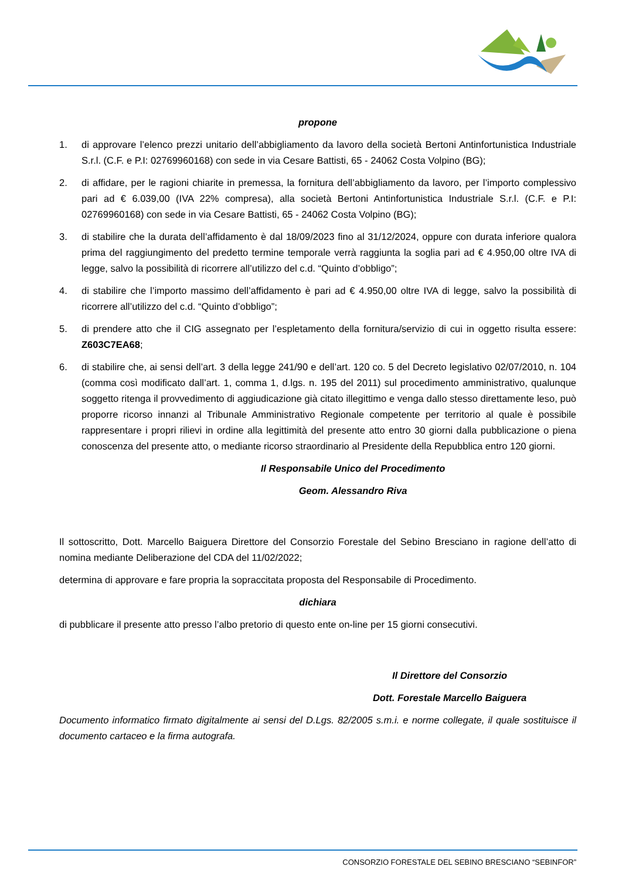propone
1. di approvare l’elenco prezzi unitario dell’abbigliamento da lavoro della società Bertoni Antinfortunistica Industriale S.r.l. (C.F. e P.I: 02769960168) con sede in via Cesare Battisti, 65 - 24062 Costa Volpino (BG);
2. di affidare, per le ragioni chiarite in premessa, la fornitura dell’abbigliamento da lavoro, per l’importo complessivo pari ad € 6.039,00 (IVA 22% compresa), alla società Bertoni Antinfortunistica Industriale S.r.l. (C.F. e P.I: 02769960168) con sede in via Cesare Battisti, 65 - 24062 Costa Volpino (BG);
3. di stabilire che la durata dell’affidamento è dal 18/09/2023 fino al 31/12/2024, oppure con durata inferiore qualora prima del raggiungimento del predetto termine temporale verrà raggiunta la soglia pari ad € 4.950,00 oltre IVA di legge, salvo la possibilità di ricorrere all’utilizzo del c.d. “Quinto d’obbligo”;
4. di stabilire che l’importo massimo dell’affidamento è pari ad € 4.950,00 oltre IVA di legge, salvo la possibilità di ricorrere all’utilizzo del c.d. “Quinto d’obbligo”;
5. di prendere atto che il CIG assegnato per l’espletamento della fornitura/servizio di cui in oggetto risulta essere: Z603C7EA68;
6. di stabilire che, ai sensi dell’art. 3 della legge 241/90 e dell’art. 120 co. 5 del Decreto legislativo 02/07/2010, n. 104 (comma così modificato dall’art. 1, comma 1, d.lgs. n. 195 del 2011) sul procedimento amministrativo, qualunque soggetto ritenga il provvedimento di aggiudicazione già citato illegittimo e venga dallo stesso direttamente leso, può proporre ricorso innanzi al Tribunale Amministrativo Regionale competente per territorio al quale è possibile rappresentare i propri rilievi in ordine alla legittimità del presente atto entro 30 giorni dalla pubblicazione o piena conoscenza del presente atto, o mediante ricorso straordinario al Presidente della Repubblica entro 120 giorni.
Il Responsabile Unico del Procedimento
Geom. Alessandro Riva
Il sottoscritto, Dott. Marcello Baiguera Direttore del Consorzio Forestale del Sebino Bresciano in ragione dell’atto di nomina mediante Deliberazione del CDA del 11/02/2022;
determina di approvare e fare propria la sopraccitata proposta del Responsabile di Procedimento.
dichiara
di pubblicare il presente atto presso l’albo pretorio di questo ente on-line per 15 giorni consecutivi.
Il Direttore del Consorzio
Dott. Forestale Marcello Baiguera
Documento informatico firmato digitalmente ai sensi del D.Lgs. 82/2005 s.m.i. e norme collegate, il quale sostituisce il documento cartaceo e la firma autografa.
CONSORZIO FORESTALE DEL SEBINO BRESCIANO “SEBINFOR”